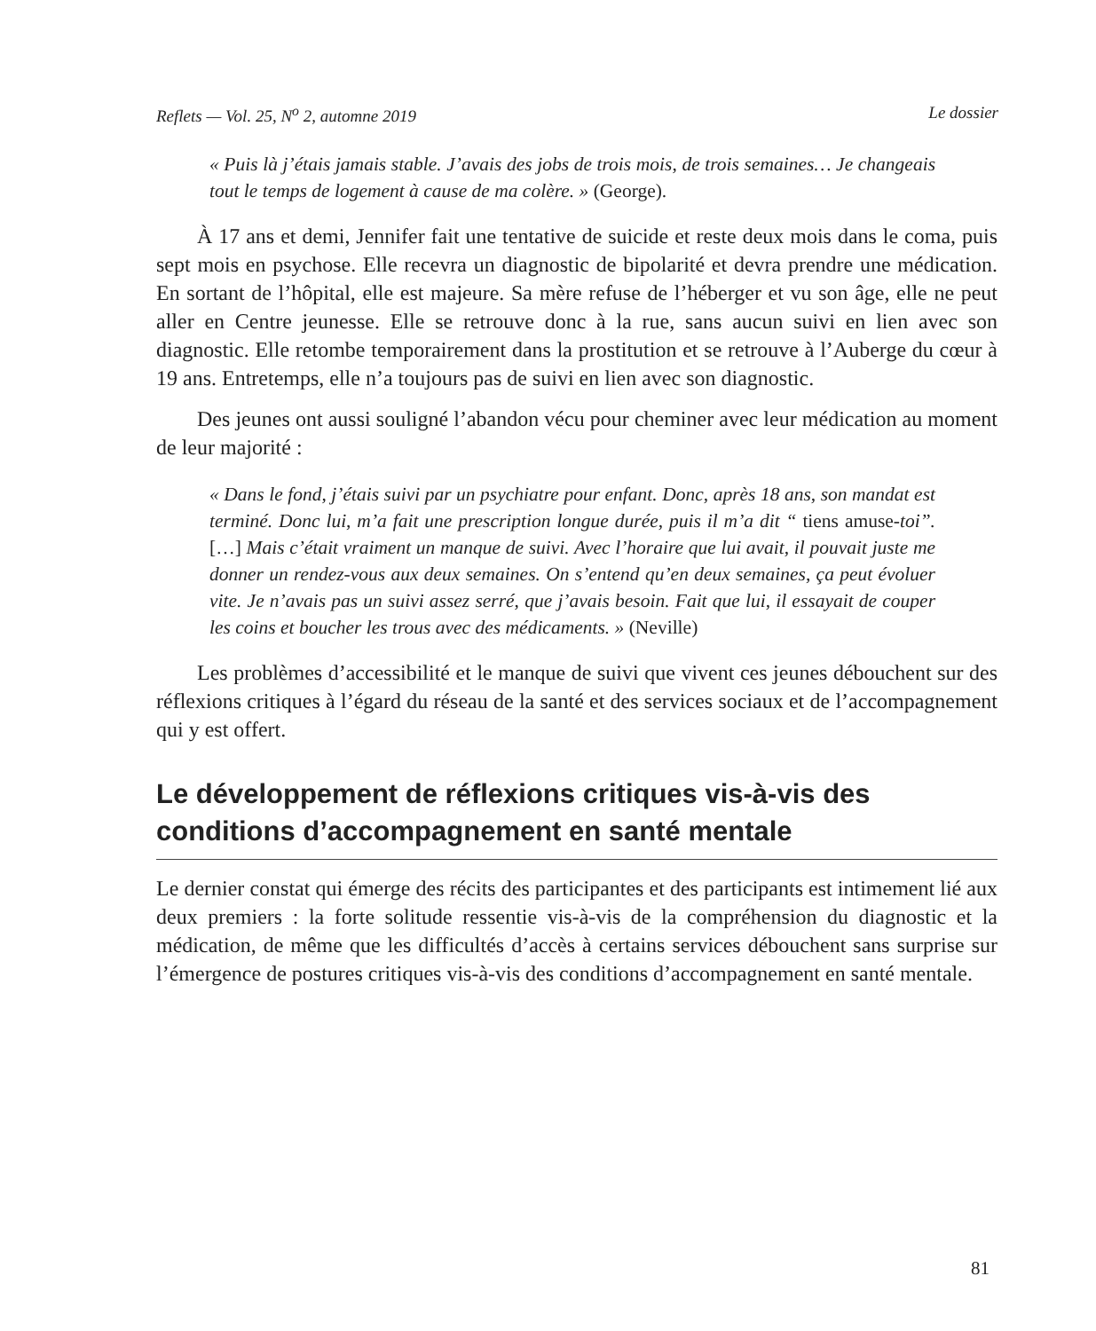Reflets — Vol. 25, N<sup>o</sup> 2, automne 2019 Le dossier
« Puis là j’étais jamais stable. J’avais des jobs de trois mois, de trois semaines… Je changeais tout le temps de logement à cause de ma colère. » (George).
À 17 ans et demi, Jennifer fait une tentative de suicide et reste deux mois dans le coma, puis sept mois en psychose. Elle recevra un diagnostic de bipolarité et devra prendre une médication. En sortant de l’hôpital, elle est majeure. Sa mère refuse de l’héberger et vu son âge, elle ne peut aller en Centre jeunesse. Elle se retrouve donc à la rue, sans aucun suivi en lien avec son diagnostic. Elle retombe temporairement dans la prostitution et se retrouve à l’Auberge du cœur à 19 ans. Entretemps, elle n’a toujours pas de suivi en lien avec son diagnostic.
Des jeunes ont aussi souligné l’abandon vécu pour cheminer avec leur médication au moment de leur majorité :
« Dans le fond, j’étais suivi par un psychiatre pour enfant. Donc, après 18 ans, son mandat est terminé. Donc lui, m’a fait une prescription longue durée, puis il m’a dit “ tiens amuse-toi”. […] Mais c’était vraiment un manque de suivi. Avec l’horaire que lui avait, il pouvait juste me donner un rendez-vous aux deux semaines. On s’entend qu’en deux semaines, ça peut évoluer vite. Je n’avais pas un suivi assez serré, que j’avais besoin. Fait que lui, il essayait de couper les coins et boucher les trous avec des médicaments. » (Neville)
Les problèmes d’accessibilité et le manque de suivi que vivent ces jeunes débouchent sur des réflexions critiques à l’égard du réseau de la santé et des services sociaux et de l’accompagnement qui y est offert.
Le développement de réflexions critiques vis-à-vis des conditions d’accompagnement en santé mentale
Le dernier constat qui émerge des récits des participantes et des participants est intimement lié aux deux premiers : la forte solitude ressentie vis-à-vis de la compréhension du diagnostic et la médication, de même que les difficultés d’accès à certains services débouchent sans surprise sur l’émergence de postures critiques vis-à-vis des conditions d’accompagnement en santé mentale.
81